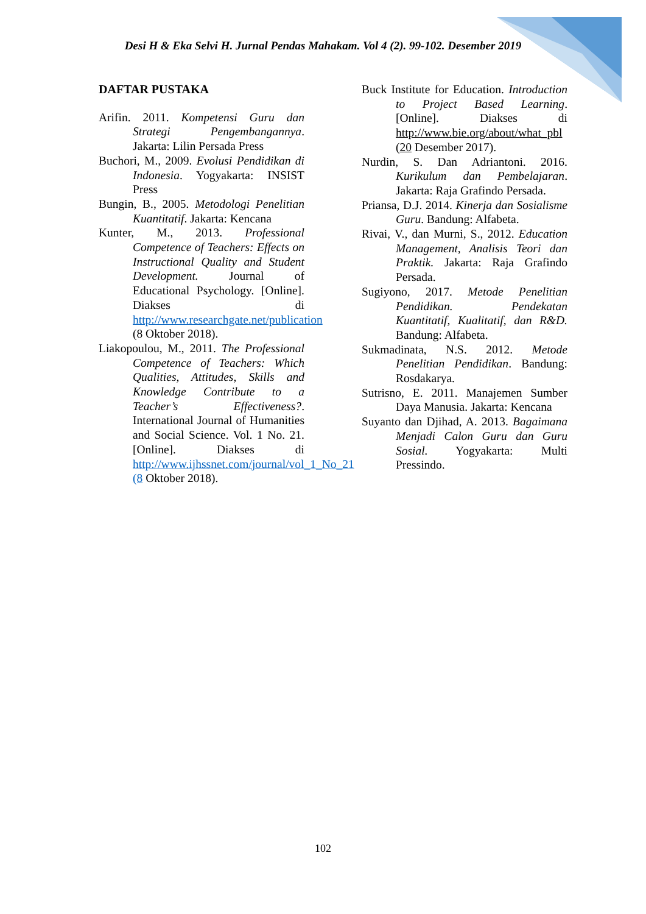Desi H & Eka Selvi H. Jurnal Pendas Mahakam. Vol 4 (2). 99-102. Desember 2019
DAFTAR PUSTAKA
Arifin. 2011. Kompetensi Guru dan Strategi Pengembangannya. Jakarta: Lilin Persada Press
Buchori, M., 2009. Evolusi Pendidikan di Indonesia. Yogyakarta: INSIST Press
Bungin, B., 2005. Metodologi Penelitian Kuantitatif. Jakarta: Kencana
Kunter, M., 2013. Professional Competence of Teachers: Effects on Instructional Quality and Student Development. Journal of Educational Psychology. [Online]. Diakses di http://www.researchgate.net/publication (8 Oktober 2018).
Liakopoulou, M., 2011. The Professional Competence of Teachers: Which Qualities, Attitudes, Skills and Knowledge Contribute to a Teacher’s Effectiveness?. International Journal of Humanities and Social Science. Vol. 1 No. 21. [Online]. Diakses di http://www.ijhssnet.com/journal/vol_1_No_21 (8 Oktober 2018).
Buck Institute for Education. Introduction to Project Based Learning. [Online]. Diakses di http://www.bie.org/about/what_pbl (20 Desember 2017).
Nurdin, S. Dan Adriantoni. 2016. Kurikulum dan Pembelajaran. Jakarta: Raja Grafindo Persada.
Priansa, D.J. 2014. Kinerja dan Sosialisme Guru. Bandung: Alfabeta.
Rivai, V., dan Murni, S., 2012. Education Management, Analisis Teori dan Praktik. Jakarta: Raja Grafindo Persada.
Sugiyono, 2017. Metode Penelitian Pendidikan. Pendekatan Kuantitatif, Kualitatif, dan R&D. Bandung: Alfabeta.
Sukmadinata, N.S. 2012. Metode Penelitian Pendidikan. Bandung: Rosdakarya.
Sutrisno, E. 2011. Manajemen Sumber Daya Manusia. Jakarta: Kencana
Suyanto dan Djihad, A. 2013. Bagaimana Menjadi Calon Guru dan Guru Sosial. Yogyakarta: Multi Pressindo.
102